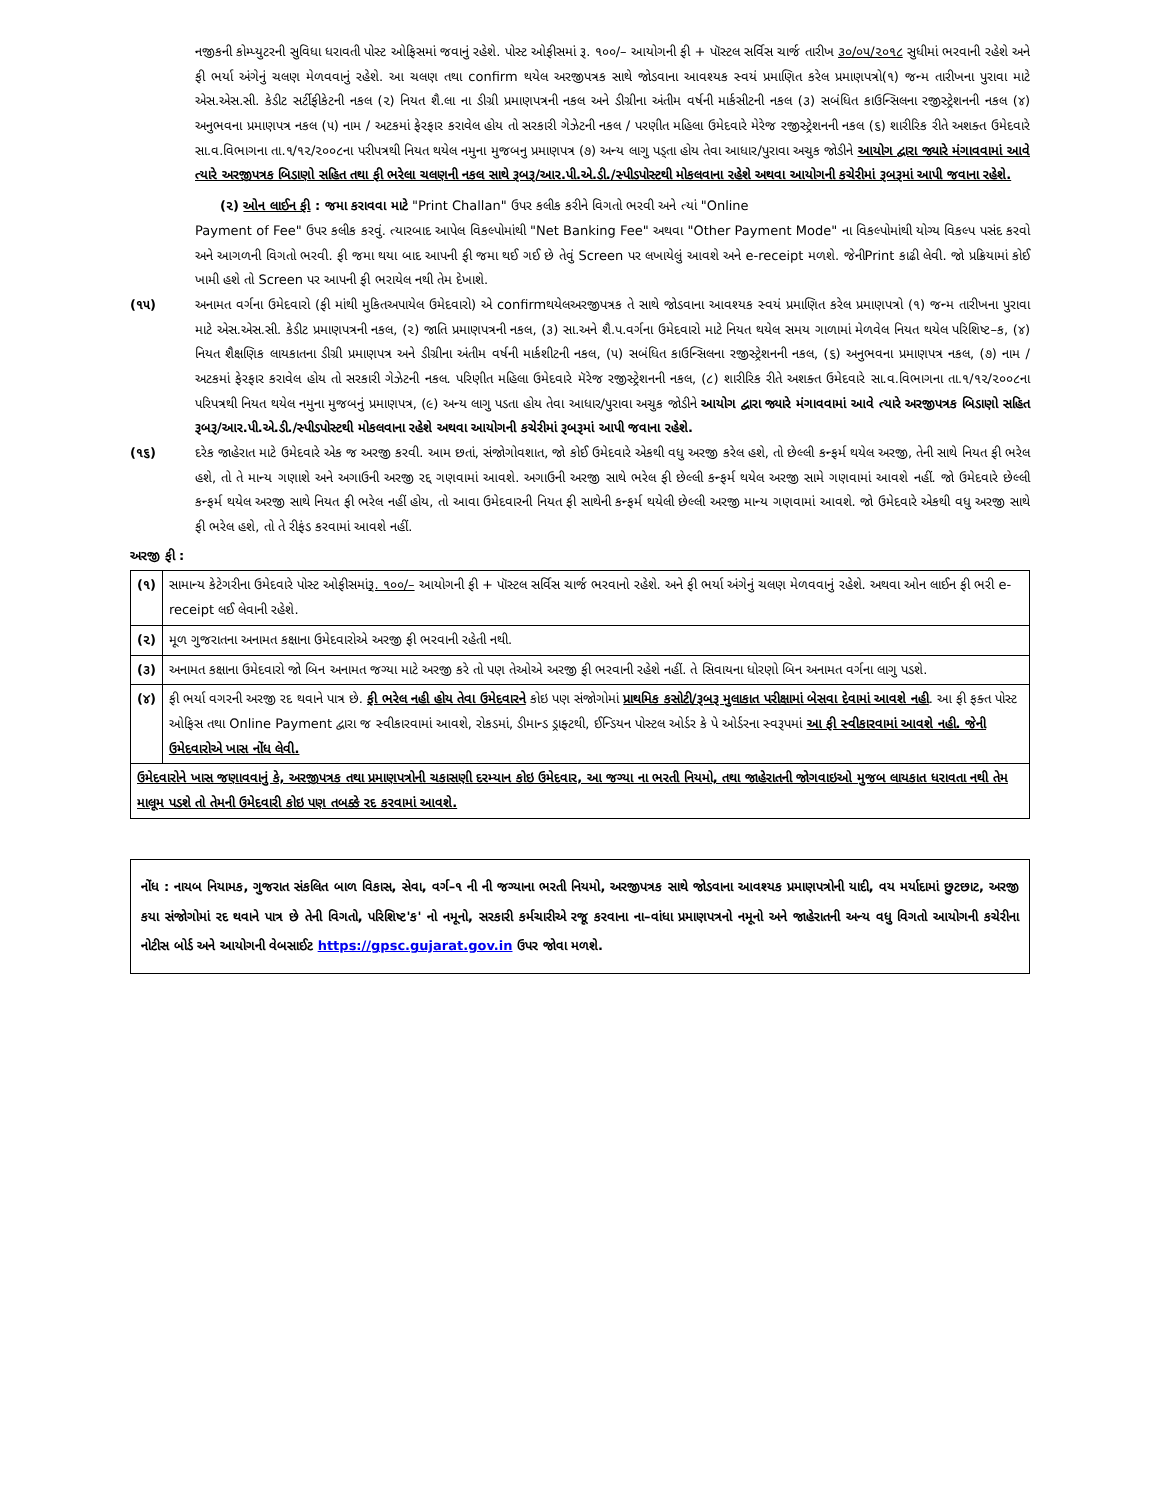નજીકની કોમ્પ્યુટરની સુવિધા ધરાવતી પોસ્ટ ઓફિસમાં જવાનું રહેશે. પોસ્ટ ઓફીસમાં રૂ. ૧૦૦/– આયોગની ફી + પૉસ્ટલ સર્વિસ ચાર્જ તારીખ ૩૦/૦૫/૨૦૧૮ સુધીમાં ભરવાની રહેશે અને ફી ભર્યા અંગેનું ચલણ મેળવવાનું રહેશે. આ ચલણ તથા confirm થયેલ અરજીપત્રક સાથે જોડવાના આવશ્યક સ્વયં પ્રમાણિત કરેલ પ્રમાણપત્રો(૧) જન્મ તારીખના પુરાવા માટે એસ.એસ.સી. કેડીટ સર્ટીફીકેટની નકલ (૨) નિયત શૈ.લા ના ડીગ્રી પ્રમાણપત્રની નકલ અને ડીગ્રીના અંતીમ વર્ષની માર્કસીટની નકલ (૩) સબંધિત કાઉન્સિલના રજીસ્ટ્રેશનની નકલ (૪) અનુભવના પ્રમાણપત્ર નકલ (૫) નામ / અટકમાં ફેરફાર કરાવેલ હોય તો સરકારી ગેઝેટની નકલ / પરણીત મહિલા ઉમેદવારે મેરેજ રજીસ્ટ્રેશનની નકલ (૬) શારીરિક રીતે અશક્ત ઉમેદવારે સા.વ.વિભાગના તા.૧/૧૨/૨૦૦૮ના પરીપત્રથી નિયત થયેલ નમુના મુજબનુ પ્રમાણપત્ર (૭) અન્ય લાગુ પડ્તા હોય તેવા આધાર/પુરાવા અચુક જોડીને આયોગ દ્વારા જ્યારે મંગાવવામાં આવે ત્યારે અરજીપત્રક બિડાણો સહિત તથા ફી ભરેલા ચલણની નકલ સાથે રૂબરૂ/આર.પી.એ.ડી./સ્પીડપોસ્ટથી મોકલવાના રહેશે અથવા આયોગની કચેરીમાં રૂબરૂમાં આપી જવાના રહેશે.
(૨) ઓન લાઈન ફી : જમા કરાવવા માટે "Print Challan" ઉપર કલીક કરીને વિગતો ભરવી અને ત્યાં "Online
Payment of Fee" ઉપર કલીક કરવું. ત્યારબાદ આપેલ વિકલ્પોમાંથી "Net Banking Fee" અથવા "Other Payment Mode" ના વિકલ્પોમાંથી યોગ્ય વિકલ્પ પસંદ કરવો અને આગળની વિગતો ભરવી. ફી જમા થયા બાદ આપની ફી જમા થઈ ગઈ છે તેવું Screen પર લખાયેલું આવશે અને e-receipt મળશે. જેનીPrint કાઢી લેવી. જો પ્રક્રિયામાં કોઈ ખામી હશે તો Screen પર આપની ફી ભરાયેલ નથી તેમ દેખાશે.
(૧૫) અનામત વર્ગના ઉમેદવારો (ફી માંથી મુકિતઅપાયેલ ઉમેદવારો) એ confirmથયેલઅરજીપત્રક તે સાથે જોડવાના આવશ્યક સ્વયં પ્રમાણિત કરેલ પ્રમાણપત્રો (૧) જન્મ તારીખના પુરાવા માટે એસ.એસ.સી. કેડીટ પ્રમાણપત્રની નકલ, (૨) જાતિ પ્રમાણપત્રની નકલ, (૩) સા.અને શૈ.પ.વર્ગના ઉમેદવારો માટે નિયત થયેલ સમય ગાળામાં મેળવેલ નિયત થયેલ પરિશિષ્ટ–ક, (૪) નિયત શૈક્ષણિક લાયકાતના ડીગ્રી પ્રમાણપત્ર અને ડીગ્રીના અંતીમ વર્ષની માર્કશીટની નકલ, (૫) સબંધિત કાઉન્સિલના રજીસ્ટ્રેશનની નકલ, (૬) અનુભવના પ્રમાણપત્ર નકલ, (૭) નામ / અટકમાં ફેરફાર કરાવેલ હોય તો સરકારી ગેઝેટની નકલ. પરિણીત મહિલા ઉમેદવારે મૅરેજ રજીસ્ટ્રેશનની નકલ, (૮) શારીરિક રીતે અશક્ત ઉમેદવારે સા.વ.વિભાગના તા.૧/૧૨/૨૦૦૮ના પરિપત્રથી નિયત થયેલ નમુના મુજબનું પ્રમાણપત્ર, (૯) અન્ય લાગુ પડતા હોય તેવા આધાર/પુરાવા અચુક જોડીને આયોગ દ્વારા જ્યારે મંગાવવામાં આવે ત્યારે અરજીપત્રક બિડાણો સહિત રૂબરૂ/આર.પી.એ.ડી./સ્પીડપોસ્ટથી મોકલવાના રહેશે અથવા આયોગની કચેરીમાં રૂબરૂમાં આપી જવાના રહેશે.
(૧૬) દરેક જાહેરાત માટે ઉમેદવારે એક જ અરજી કરવી. આમ છતાં, સંજોગોવશાત, જો કોઈ ઉમેદવારે એકથી વધુ અરજી કરેલ હશે, તો છેલ્લી કન્ફર્મ થયેલ અરજી, તેની સાથે નિયત ફી ભરેલ હશે, તો તે માન્ય ગણાશે અને અગાઉની અરજી રદ્દ ગણવામાં આવશે. અગાઉની અરજી સાથે ભરેલ ફી છેલ્લી કન્ફર્મ થયેલ અરજી સામે ગણવામાં આવશે નહીં. જો ઉમેદવારે છેલ્લી કન્ફર્મ થયેલ અરજી સાથે નિયત ફી ભરેલ નહીં હોય, તો આવા ઉમેદવારની નિયત ફી સાથેની કન્ફર્મ થયેલી છેલ્લી અરજી માન્ય ગણવામાં આવશે. જો ઉમેદવારે એકથી વધુ અરજી સાથે ફી ભરેલ હશે, તો તે રીફંડ કરવામાં આવશે નહીં.
અરજી ફી :
| (૧) | સામાન્ય કેટેગરીના ઉમેદવારે પોસ્ટ ઓફીસમાં રૂ. ૧૦૦/– આયોગની ફી + પૉસ્ટલ સર્વિસ ચાર્જ ભરવાનો રહેશે. અને ફી ભર્યા અંગેનું ચલણ મેળવવાનું રહેશે. અથવા ઓન લાઈન ફી ભરી e-receipt લઈ લેવાની રહેશે. |
| (૨) | મૂળ ગુજરાતના અનામત કક્ષાના ઉમેદવારોએ અરજી ફી ભરવાની રહેતી નથી. |
| (૩) | અનામત કક્ષાના ઉમેદવારો જો બિન અનામત જગ્યા માટે અરજી કરે તો પણ તેઓએ અરજી ફી ભરવાની રહેશે નહીં. તે સિવાયના ધોરણો બિન અનામત વર્ગના લાગુ પડશે. |
| (૪) | ફી ભર્યા વગરની અરજી રદ થવાને પાત્ર છે. ફી ભરેલ નહી હોય તેવા ઉમેદવારને કોઇ પણ સંજોગોમાં પ્રાથમિક કસોટી/રૂબરૂ મુલાકાત પરીક્ષામાં બેસવા દેવામાં આવશે નહી . આ ફી ફક્ત પોસ્ટ ઓફિસ તથા Online Payment દ્વારા જ સ્વીકારવામાં આવશે, રોકડમાં, ડીમાન્ડ ડ્રાફ્ટથી, ઈન્ડિયન પોસ્ટલ ઓર્ડર કે પે ઓર્ડરના સ્વરૂપમાં આ ફી સ્વીકારવામાં આવશે નહી. જેની ઉમેદવારોએ ખાસ નોંધ લેવી. |
| ઉમેદવારોને ખાસ જણાવવાનું કે, અરજીપત્રક તથા પ્રમાણપત્રોની ચકાસણી દરમ્યાન કોઇ ઉમેદવાર, આ જગ્યા ના ભરતી નિયમો, તથા જાહેરાતની જોગવાઇઓ મુજબ લાયકાત ધરાવતા નથી તેમ માલૂમ પડશે તો તેમની ઉમેદવારી કોઇ પણ તબક્કે રદ કરવામાં આવશે. | |
નોંધ : નાયબ નિયામક, ગુજરાત સંકલિત બાળ વિકાસ, સેવા, વર્ગ–૧ ની ની જગ્યાના ભરતી નિયમો, અરજીપત્રક સાથે જોડવાના આવશ્યક પ્રમાણપત્રોની યાદી, વય મર્યાદામાં છુટછાટ, અરજી કયા સંજોગોમાં રદ થવાને પાત્ર છે તેની વિગતો, પરિશિષ્ટ'ક' નો નમૂનો, સરકારી કર્મચારીએ રજૂ કરવાના ના–વાંધા પ્રમાણપત્રનો નમૂનો અને જાહેરાતની અન્ય વધુ વિગતો આયોગની કચેરીના નોટીસ બોર્ડ અને આયોગની વેબસાઈટ https://gpsc.gujarat.gov.in ઉપર જોવા મળશે.